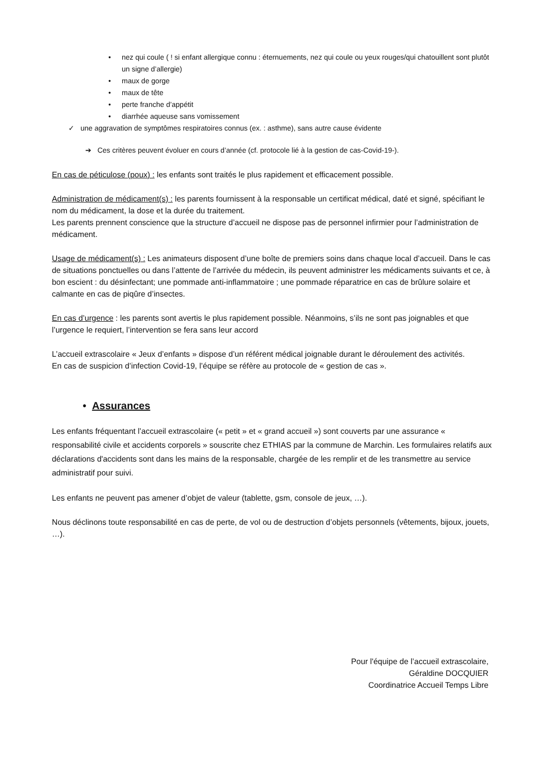• nez qui coule ( ! si enfant allergique connu : éternuements, nez qui coule ou yeux rouges/qui chatouillent sont plutôt un signe d’allergie)
• maux de gorge
• maux de tête
• perte franche d’appétit
• diarrhée aqueuse sans vomissement
✓ une aggravation de symptômes respiratoires connus (ex. : asthme), sans autre cause évidente
➔ Ces critères peuvent évoluer en cours d’année (cf. protocole lié à la gestion de cas-Covid-19-).
En cas de péticulose (poux) : les enfants sont traités le plus rapidement et efficacement possible.
Administration de médicament(s) : les parents fournissent à la responsable un certificat médical, daté et signé, spécifiant le nom du médicament, la dose et la durée du traitement.
Les parents prennent conscience que la structure d’accueil ne dispose pas de personnel infirmier pour l’administration de médicament.
Usage de médicament(s) : Les animateurs disposent d’une boîte de premiers soins dans chaque local d’accueil. Dans le cas de situations ponctuelles ou dans l’attente de l’arrivée du médecin, ils peuvent administrer les médicaments suivants et ce, à bon escient : du désinfectant; une pommade anti-inflammatoire ; une pommade réparatrice en cas de brûlure solaire et calmante en cas de piqûre d’insectes.
En cas d’urgence : les parents sont avertis le plus rapidement possible. Néanmoins, s’ils ne sont pas joignables et que l’urgence le requiert, l’intervention se fera sans leur accord
L’accueil extrascolaire « Jeux d’enfants » dispose d’un référent médical joignable durant le déroulement des activités.
En cas de suspicion d’infection Covid-19, l’équipe se réfère au protocole de « gestion de cas ».
• Assurances
Les enfants fréquentant l’accueil extrascolaire (« petit » et « grand accueil ») sont couverts par une assurance « responsabilité civile et accidents corporels » souscrite chez ETHIAS par la commune de Marchin. Les formulaires relatifs aux déclarations d'accidents sont dans les mains de la responsable, chargée de les remplir et de les transmettre au service administratif pour suivi.
Les enfants ne peuvent pas amener d’objet de valeur (tablette, gsm, console de jeux, …).
Nous déclinons toute responsabilité en cas de perte, de vol ou de destruction d’objets personnels (vêtements, bijoux, jouets, …).
Pour l'équipe de l’accueil extrascolaire,
Géraldine DOCQUIER
Coordinatrice Accueil Temps Libre